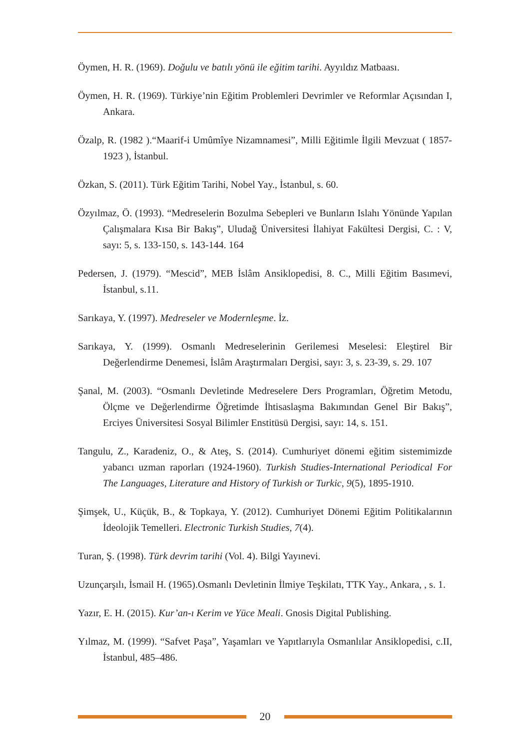Öymen, H. R. (1969). Doğulu ve batılı yönü ile eğitim tarihi. Ayyıldız Matbaası.
Öymen, H. R. (1969). Türkiye’nin Eğitim Problemleri Devrimler ve Reformlar Açısından I, Ankara.
Özalp, R. (1982 ).“Maarif-i Umûmîye Nizamnamesi”, Milli Eğitimle İlgili Mevzuat ( 1857- 1923 ), İstanbul.
Özkan, S. (2011). Türk Eğitim Tarihi, Nobel Yay., İstanbul, s. 60.
Özyılmaz, Ö. (1993). “Medreselerin Bozulma Sebepleri ve Bunların Islahı Yönünde Yapılan Çalışmalara Kısa Bir Bakış”, Uludağ Üniversitesi İlahiyat Fakültesi Dergisi, C. : V, sayı: 5, s. 133-150, s. 143-144. 164
Pedersen, J. (1979). “Mescid”, MEB İslâm Ansiklopedisi, 8. C., Milli Eğitim Basımevi, İstanbul, s.11.
Sarıkaya, Y. (1997). Medreseler ve Modernleşme. İz.
Sarıkaya, Y. (1999). Osmanlı Medreselerinin Gerilemesi Meselesi: Eleştirel Bir Değerlendirme Denemesi, İslâm Araştırmaları Dergisi, sayı: 3, s. 23-39, s. 29. 107
Şanal, M. (2003). “Osmanlı Devletinde Medreselere Ders Programları, Öğretim Metodu, Ölçme ve Değerlendirme Öğretimde İhtisaslaşma Bakımından Genel Bir Bakış”, Erciyes Üniversitesi Sosyal Bilimler Enstitüsü Dergisi, sayı: 14, s. 151.
Tangulu, Z., Karadeniz, O., & Ateş, S. (2014). Cumhuriyet dönemi eğitim sistemimizde yabancı uzman raporları (1924-1960). Turkish Studies-International Periodical For The Languages, Literature and History of Turkish or Turkic, 9(5), 1895-1910.
Şimşek, U., Küçük, B., & Topkaya, Y. (2012). Cumhuriyet Dönemi Eğitim Politikalarının İdeolojik Temelleri. Electronic Turkish Studies, 7(4).
Turan, Ş. (1998). Türk devrim tarihi (Vol. 4). Bilgi Yayınevi.
Uzunçarşılı, İsmail H. (1965).Osmanlı Devletinin İlmiye Teşkilatı, TTK Yay., Ankara, , s. 1.
Yazır, E. H. (2015). Kur’an-ı Kerim ve Yüce Meali. Gnosis Digital Publishing.
Yılmaz, M. (1999). “Safvet Paşa”, Yaşamları ve Yapıtlarıyla Osmanlılar Ansiklopedisi, c.II, İstanbul, 485–486.
20